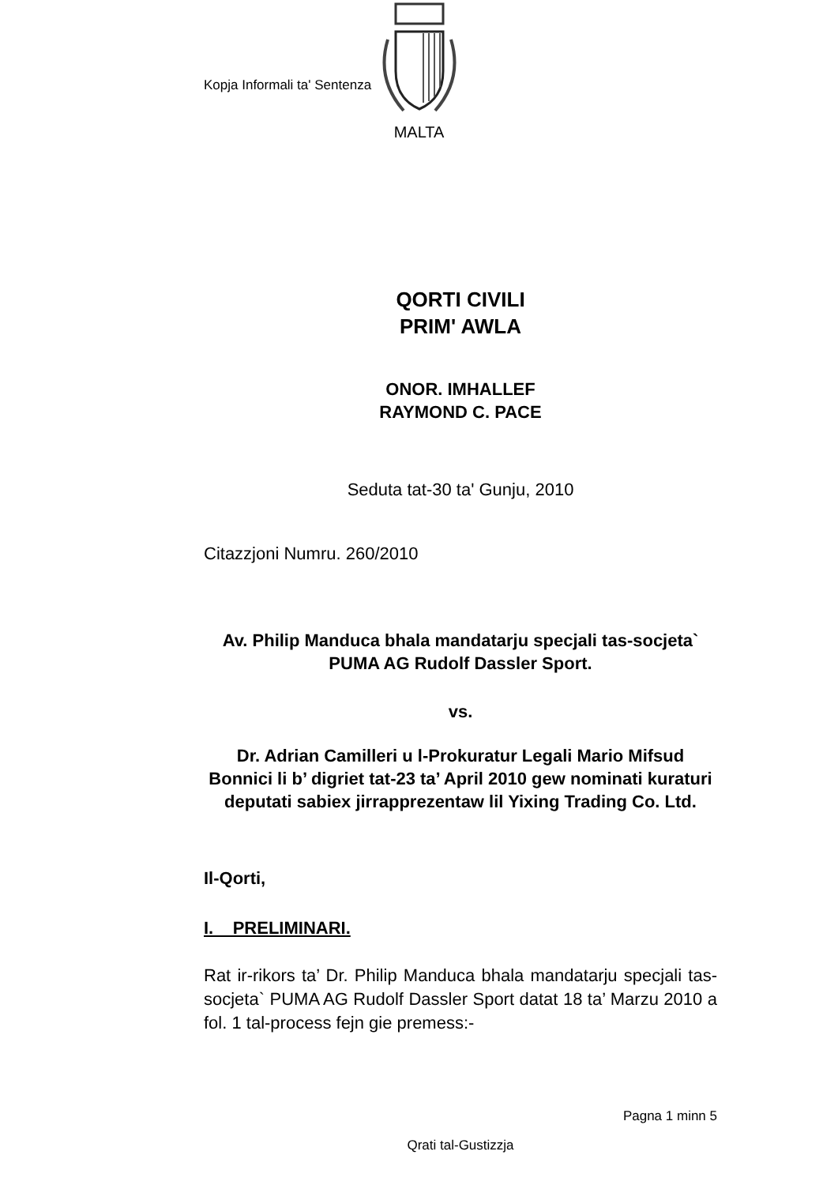Kopja Informali ta' Sentenza
MALTA
QORTI CIVILI
PRIM' AWLA
ONOR. IMHALLEF
RAYMOND C. PACE
Seduta tat-30 ta' Gunju, 2010
Citazzjoni Numru. 260/2010
Av. Philip Manduca bhala mandatarju specjali tas-socjeta` PUMA AG Rudolf Dassler Sport.
vs.
Dr. Adrian Camilleri u l-Prokuratur Legali Mario Mifsud Bonnici li b’ digriet tat-23 ta’ April 2010 gew nominati kuraturi deputati sabiex jirrapprezentaw lil Yixing Trading Co. Ltd.
Il-Qorti,
I. PRELIMINARI.
Rat ir-rikors ta’ Dr. Philip Manduca bhala mandatarju specjali tas-socjeta` PUMA AG Rudolf Dassler Sport datat 18 ta’ Marzu 2010 a fol. 1 tal-process fejn gie premess:-
Pagna 1 minn 5
Qrati tal-Gustizzja